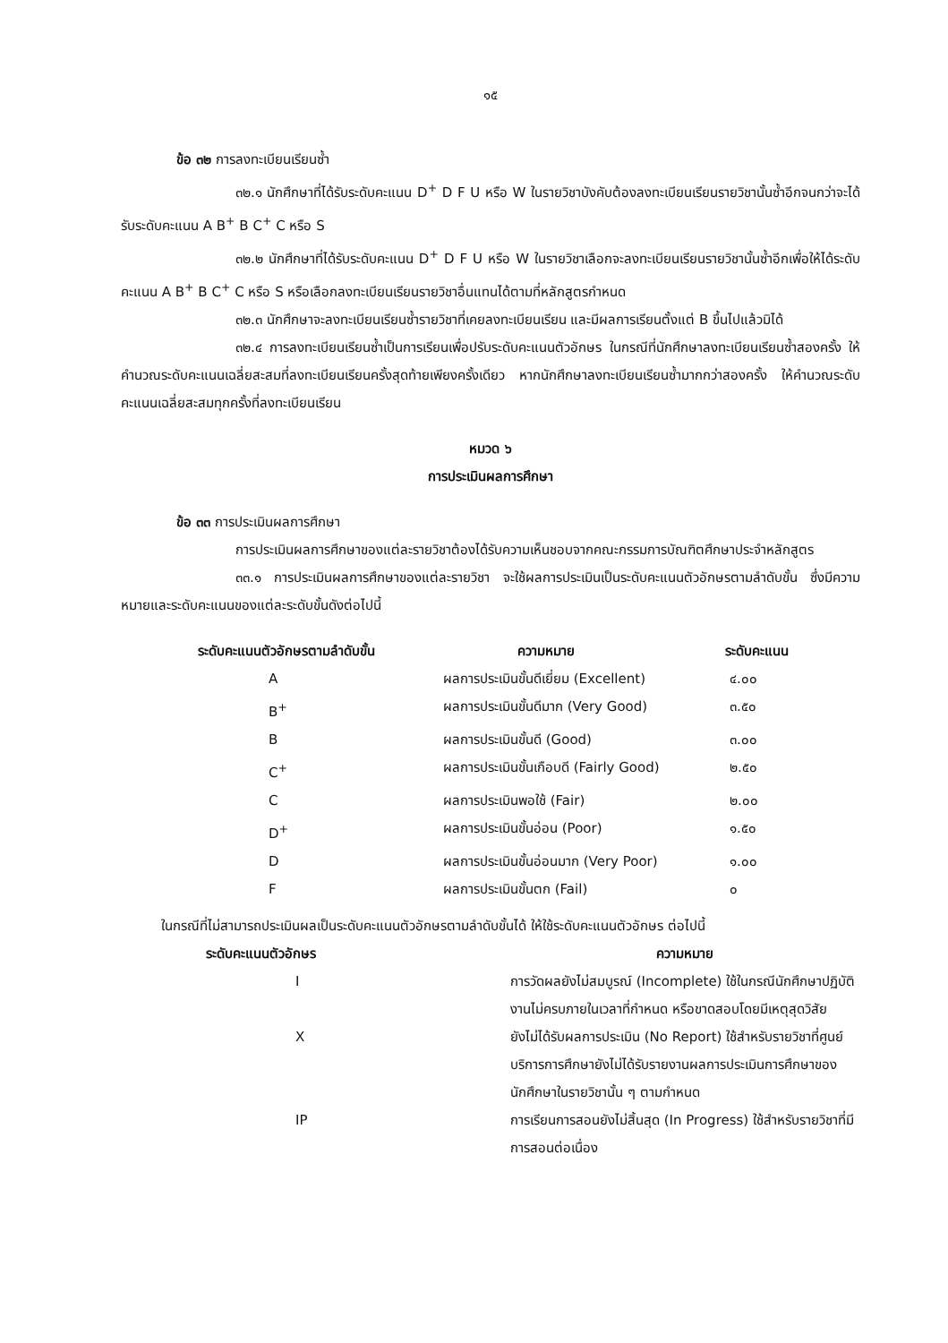๑๕
ข้อ ๓๒ การลงทะเบียนเรียนซ้ำ
๓๒.๑ นักศึกษาที่ได้รับระดับคะแนน D<sup>+</sup> D F U หรือ W ในรายวิชาบังคับต้องลงทะเบียนเรียนรายวิชานั้นซ้ำอีกจนกว่าจะได้รับระดับคะแนน A B<sup>+</sup> B C<sup>+</sup> C หรือ S
๓๒.๒ นักศึกษาที่ได้รับระดับคะแนน D<sup>+</sup> D F U หรือ W ในรายวิชาเลือกจะลงทะเบียนเรียนรายวิชานั้นซ้ำอีกเพื่อให้ได้ระดับคะแนน A B<sup>+</sup> B C<sup>+</sup> C หรือ S หรือเลือกลงทะเบียนเรียนรายวิชาอื่นแทนได้ตามที่หลักสูตรกำหนด
๓๒.๓ นักศึกษาจะลงทะเบียนเรียนซ้ำรายวิชาที่เคยลงทะเบียนเรียน และมีผลการเรียนตั้งแต่ B ขึ้นไปแล้วมิได้
๓๒.๔ การลงทะเบียนเรียนซ้ำเป็นการเรียนเพื่อปรับระดับคะแนนตัวอักษร ในกรณีที่นักศึกษาลงทะเบียนเรียนซ้ำสองครั้ง ให้คำนวณระดับคะแนนเฉลี่ยสะสมที่ลงทะเบียนเรียนครั้งสุดท้ายเพียงครั้งเดียว หากนักศึกษาลงทะเบียนเรียนซ้ำมากกว่าสองครั้ง ให้คำนวณระดับคะแนนเฉลี่ยสะสมทุกครั้งที่ลงทะเบียนเรียน
หมวด ๖
การประเมินผลการศึกษา
ข้อ ๓๓ การประเมินผลการศึกษา
การประเมินผลการศึกษาของแต่ละรายวิชาต้องได้รับความเห็นชอบจากคณะกรรมการบัณฑิตศึกษาประจำหลักสูตร
๓๓.๑ การประเมินผลการศึกษาของแต่ละรายวิชา จะใช้ผลการประเมินเป็นระดับคะแนนตัวอักษรตามลำดับขั้น ซึ่งมีความหมายและระดับคะแนนของแต่ละระดับขั้นดังต่อไปนี้
| ระดับคะแนนตัวอักษรตามลำดับขั้น | ความหมาย | ระดับคะแนน |
| --- | --- | --- |
| A | ผลการประเมินขั้นดีเยี่ยม (Excellent) | ๔.๐๐ |
| B<sup>+</sup> | ผลการประเมินขั้นดีมาก (Very Good) | ๓.๕๐ |
| B | ผลการประเมินขั้นดี (Good) | ๓.๐๐ |
| C<sup>+</sup> | ผลการประเมินขั้นเกือบดี (Fairly Good) | ๒.๕๐ |
| C | ผลการประเมินพอใช้ (Fair) | ๒.๐๐ |
| D<sup>+</sup> | ผลการประเมินขั้นอ่อน (Poor) | ๑.๕๐ |
| D | ผลการประเมินขั้นอ่อนมาก (Very Poor) | ๑.๐๐ |
| F | ผลการประเมินขั้นตก (Fail) | ๐ |
ในกรณีที่ไม่สามารถประเมินผลเป็นระดับคะแนนตัวอักษรตามลำดับขั้นได้ ให้ใช้ระดับคะแนนตัวอักษร ต่อไปนี้
| ระดับคะแนนตัวอักษร | ความหมาย |
| --- | --- |
| I | การวัดผลยังไม่สมบูรณ์ (Incomplete) ใช้ในกรณีนักศึกษาปฏิบัติงานไม่ครบภายในเวลาที่กำหนด หรือขาดสอบโดยมีเหตุสุดวิสัย |
| X | ยังไม่ได้รับผลการประเมิน (No Report) ใช้สำหรับรายวิชาที่ศูนย์บริการการศึกษายังไม่ได้รับรายงานผลการประเมินการศึกษาของนักศึกษาในรายวิชานั้น ๆ ตามกำหนด |
| IP | การเรียนการสอนยังไม่สิ้นสุด (In Progress) ใช้สำหรับรายวิชาที่มีการสอนต่อเนื่อง |